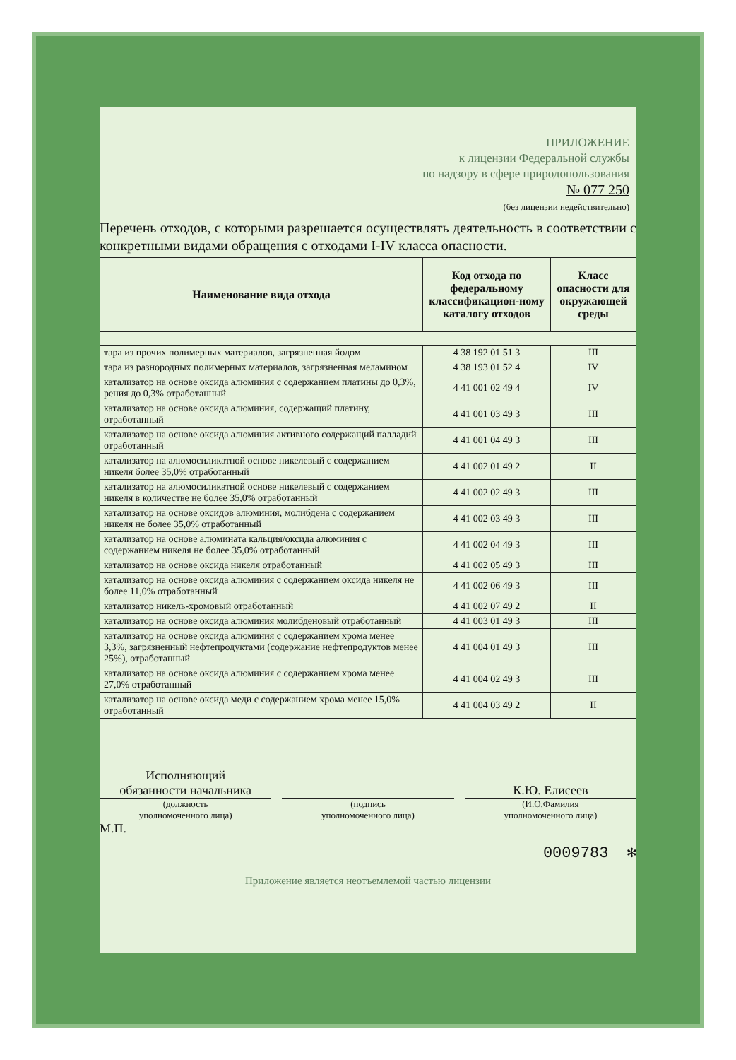ПРИЛОЖЕНИЕ
к лицензии Федеральной службы
по надзору в сфере природопользования
№ 077 250
(без лицензии недействительно)
Перечень отходов, с которыми разрешается осуществлять деятельность в соответствии с конкретными видами обращения с отходами I-IV класса опасности.
| Наименование вида отхода | Код отхода по федеральному классификацион-ному каталогу отходов | Класс опасности для окружающей среды |
| --- | --- | --- |
| тара из прочих полимерных материалов, загрязненная йодом | 4 38 192 01 51 3 | III |
| тара из разнородных полимерных материалов, загрязненная меламином | 4 38 193 01 52 4 | IV |
| катализатор на основе оксида алюминия с содержанием платины до 0,3%, рения до 0,3% отработанный | 4 41 001 02 49 4 | IV |
| катализатор на основе оксида алюминия, содержащий платину, отработанный | 4 41 001 03 49 3 | III |
| катализатор на основе оксида алюминия активного содержащий палладий отработанный | 4 41 001 04 49 3 | III |
| катализатор на алюмосиликатной основе никелевый с содержанием никеля более 35,0% отработанный | 4 41 002 01 49 2 | II |
| катализатор на алюмосиликатной основе никелевый с содержанием никеля в количестве не более 35,0% отработанный | 4 41 002 02 49 3 | III |
| катализатор на основе оксидов алюминия, молибдена с содержанием никеля не более 35,0% отработанный | 4 41 002 03 49 3 | III |
| катализатор на основе алюмината кальция/оксида алюминия с содержанием никеля не более 35,0% отработанный | 4 41 002 04 49 3 | III |
| катализатор на основе оксида никеля отработанный | 4 41 002 05 49 3 | III |
| катализатор на основе оксида алюминия с содержанием оксида никеля не более 11,0% отработанный | 4 41 002 06 49 3 | III |
| катализатор никель-хромовый отработанный | 4 41 002 07 49 2 | II |
| катализатор на основе оксида алюминия молибденовый отработанный | 4 41 003 01 49 3 | III |
| катализатор на основе оксида алюминия с содержанием хрома менее 3,3%, загрязненный нефтепродуктами (содержание нефтепродуктов менее 25%), отработанный | 4 41 004 01 49 3 | III |
| катализатор на основе оксида алюминия с содержанием хрома менее 27,0% отработанный | 4 41 004 02 49 3 | III |
| катализатор на основе оксида меди с содержанием хрома менее 15,0% отработанный | 4 41 004 03 49 2 | II |
Исполняющий
обязанности начальника
(должность
уполномоченного лица)
(подпись
уполномоченного лица)
К.Ю. Елисеев
(И.О.Фамилия
уполномоченного лица)
М.П.
0009783 ✻
Приложение является неотъемлемой частью лицензии